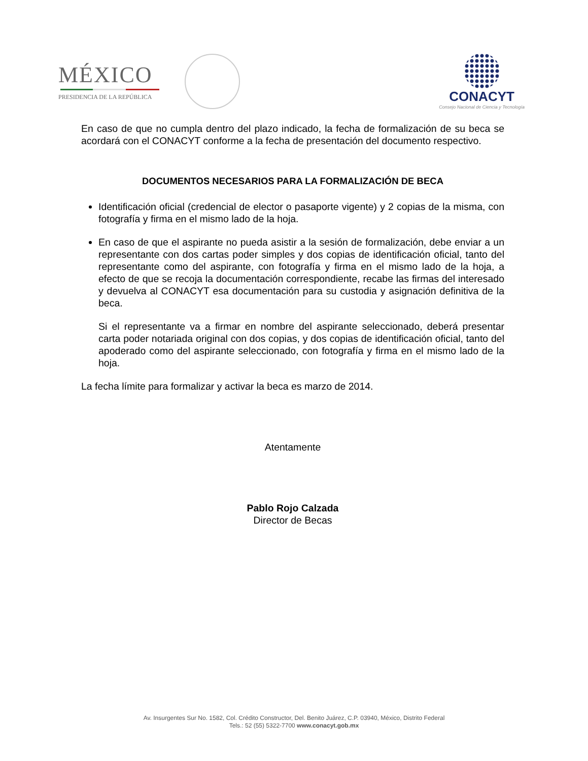MÉXICO
PRESIDENCIA DE LA REPÚBLICA
CONACYT
Consejo Nacional de Ciencia y Tecnología
En caso de que no cumpla dentro del plazo indicado, la fecha de formalización de su beca se acordará con el CONACYT conforme a la fecha de presentación del documento respectivo.
DOCUMENTOS NECESARIOS PARA LA FORMALIZACIÓN DE BECA
Identificación oficial (credencial de elector o pasaporte vigente) y 2 copias de la misma, con fotografía y firma en el mismo lado de la hoja.
En caso de que el aspirante no pueda asistir a la sesión de formalización, debe enviar a un representante con dos cartas poder simples y dos copias de identificación oficial, tanto del representante como del aspirante, con fotografía y firma en el mismo lado de la hoja, a efecto de que se recoja la documentación correspondiente, recabe las firmas del interesado y devuelva al CONACYT esa documentación para su custodia y asignación definitiva de la beca.
Si el representante va a firmar en nombre del aspirante seleccionado, deberá presentar carta poder notariada original con dos copias, y dos copias de identificación oficial, tanto del apoderado como del aspirante seleccionado, con fotografía y firma en el mismo lado de la hoja.
La fecha límite para formalizar y activar la beca es marzo de 2014.
Atentamente
Pablo Rojo Calzada
Director de Becas
Av. Insurgentes Sur No. 1582, Col. Crédito Constructor, Del. Benito Juárez, C.P. 03940, México, Distrito Federal
Tels.: 52 (55) 5322-7700 www.conacyt.gob.mx